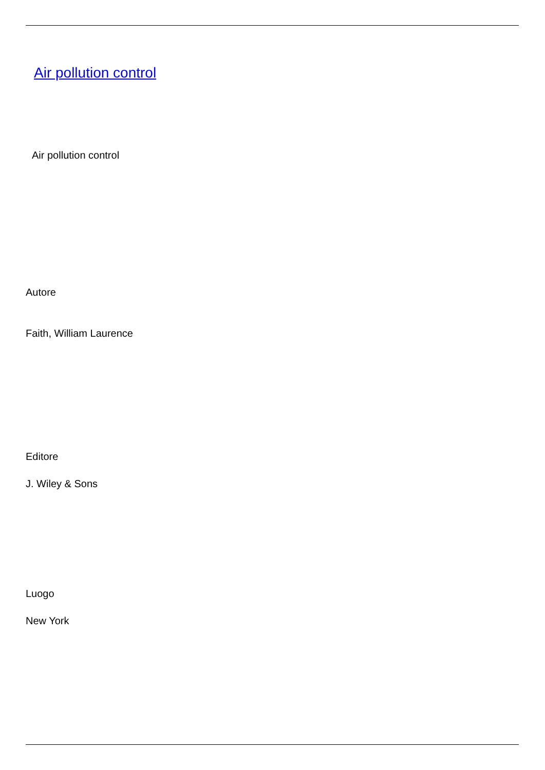Air pollution control
Air pollution control
Autore
Faith, William Laurence
Editore
J. Wiley & Sons
Luogo
New York